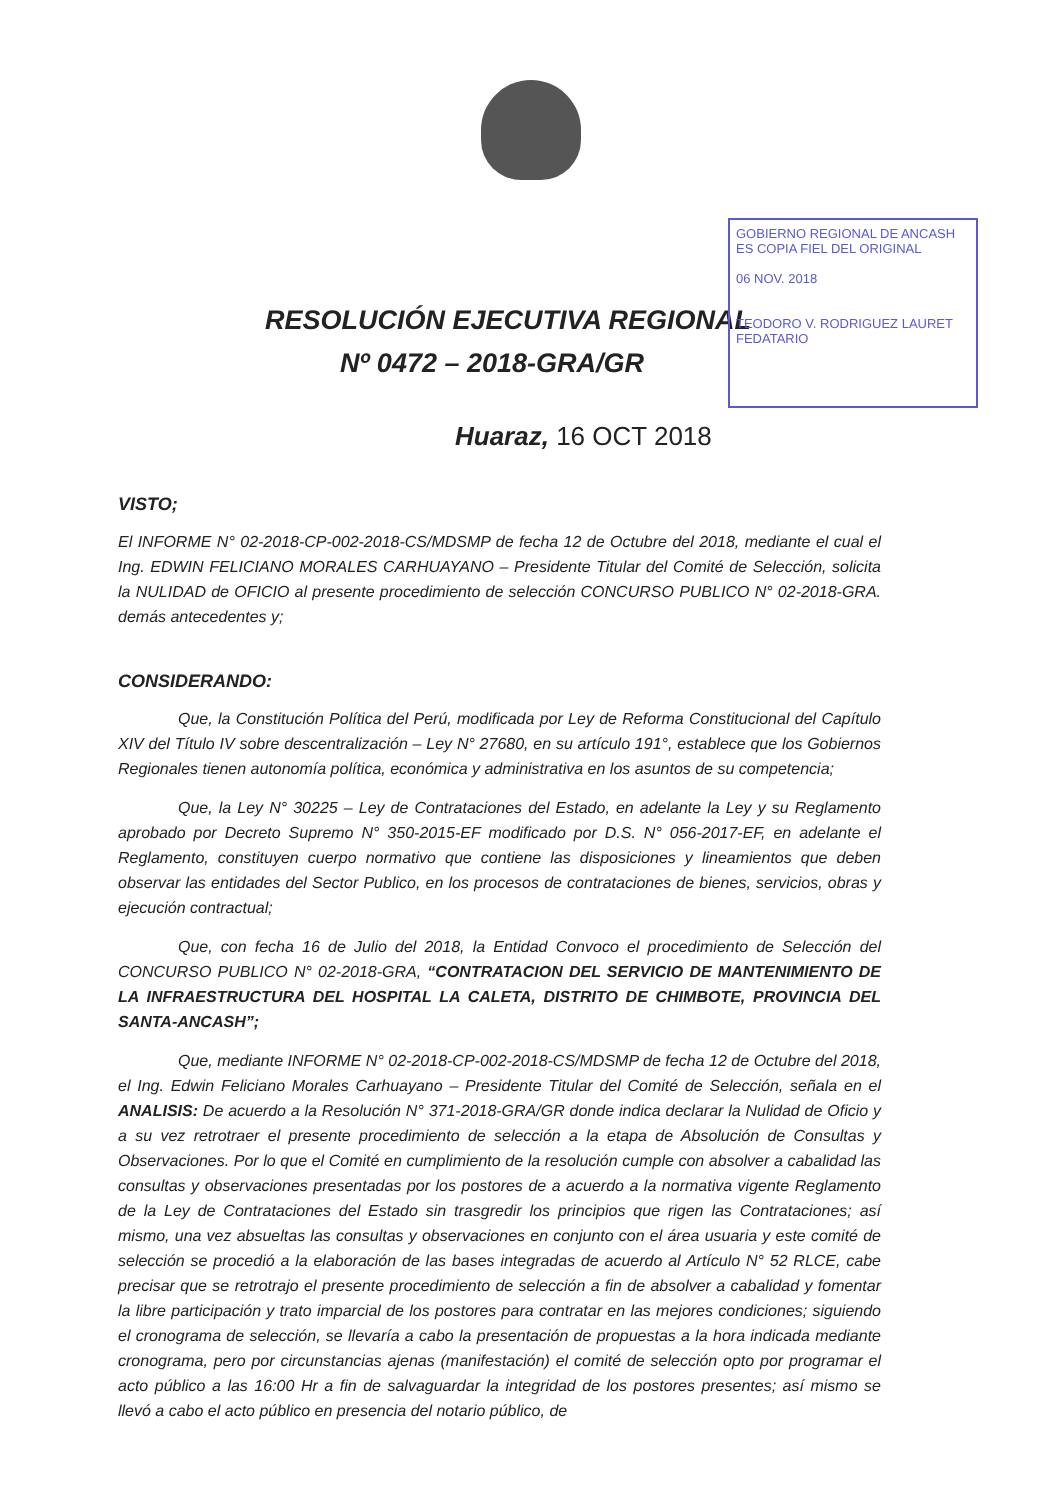GOBIERNO REGIONAL DE ANCASH
ES COPIA FIEL DEL ORIGINAL
06 NOV. 2018
TEODORO V. RODRIGUEZ LAURET
FEDATARIO
RESOLUCIÓN EJECUTIVA REGIONAL
Nº 0472 – 2018-GRA/GR
Huaraz, 16 OCT 2018
VISTO;
El INFORME N° 02-2018-CP-002-2018-CS/MDSMP de fecha 12 de Octubre del 2018, mediante el cual el Ing. EDWIN FELICIANO MORALES CARHUAYANO – Presidente Titular del Comité de Selección, solicita la NULIDAD de OFICIO al presente procedimiento de selección CONCURSO PUBLICO N° 02-2018-GRA. demás antecedentes y;
CONSIDERANDO:
Que, la Constitución Política del Perú, modificada por Ley de Reforma Constitucional del Capítulo XIV del Título IV sobre descentralización – Ley N° 27680, en su artículo 191°, establece que los Gobiernos Regionales tienen autonomía política, económica y administrativa en los asuntos de su competencia;
Que, la Ley N° 30225 – Ley de Contrataciones del Estado, en adelante la Ley y su Reglamento aprobado por Decreto Supremo N° 350-2015-EF modificado por D.S. N° 056-2017-EF, en adelante el Reglamento, constituyen cuerpo normativo que contiene las disposiciones y lineamientos que deben observar las entidades del Sector Publico, en los procesos de contrataciones de bienes, servicios, obras y ejecución contractual;
Que, con fecha 16 de Julio del 2018, la Entidad Convoco el procedimiento de Selección del CONCURSO PUBLICO N° 02-2018-GRA, “CONTRATACION DEL SERVICIO DE MANTENIMIENTO DE LA INFRAESTRUCTURA DEL HOSPITAL LA CALETA, DISTRITO DE CHIMBOTE, PROVINCIA DEL SANTA-ANCASH”;
Que, mediante INFORME N° 02-2018-CP-002-2018-CS/MDSMP de fecha 12 de Octubre del 2018, el Ing. Edwin Feliciano Morales Carhuayano – Presidente Titular del Comité de Selección, señala en el ANALISIS: De acuerdo a la Resolución N° 371-2018-GRA/GR donde indica declarar la Nulidad de Oficio y a su vez retrotraer el presente procedimiento de selección a la etapa de Absolución de Consultas y Observaciones. Por lo que el Comité en cumplimiento de la resolución cumple con absolver a cabalidad las consultas y observaciones presentadas por los postores de a acuerdo a la normativa vigente Reglamento de la Ley de Contrataciones del Estado sin trasgredir los principios que rigen las Contrataciones; así mismo, una vez absueltas las consultas y observaciones en conjunto con el área usuaria y este comité de selección se procedió a la elaboración de las bases integradas de acuerdo al Artículo N° 52 RLCE, cabe precisar que se retrotrajo el presente procedimiento de selección a fin de absolver a cabalidad y fomentar la libre participación y trato imparcial de los postores para contratar en las mejores condiciones; siguiendo el cronograma de selección, se llevaría a cabo la presentación de propuestas a la hora indicada mediante cronograma, pero por circunstancias ajenas (manifestación) el comité de selección opto por programar el acto público a las 16:00 Hr a fin de salvaguardar la integridad de los postores presentes; así mismo se llevó a cabo el acto público en presencia del notario público, de